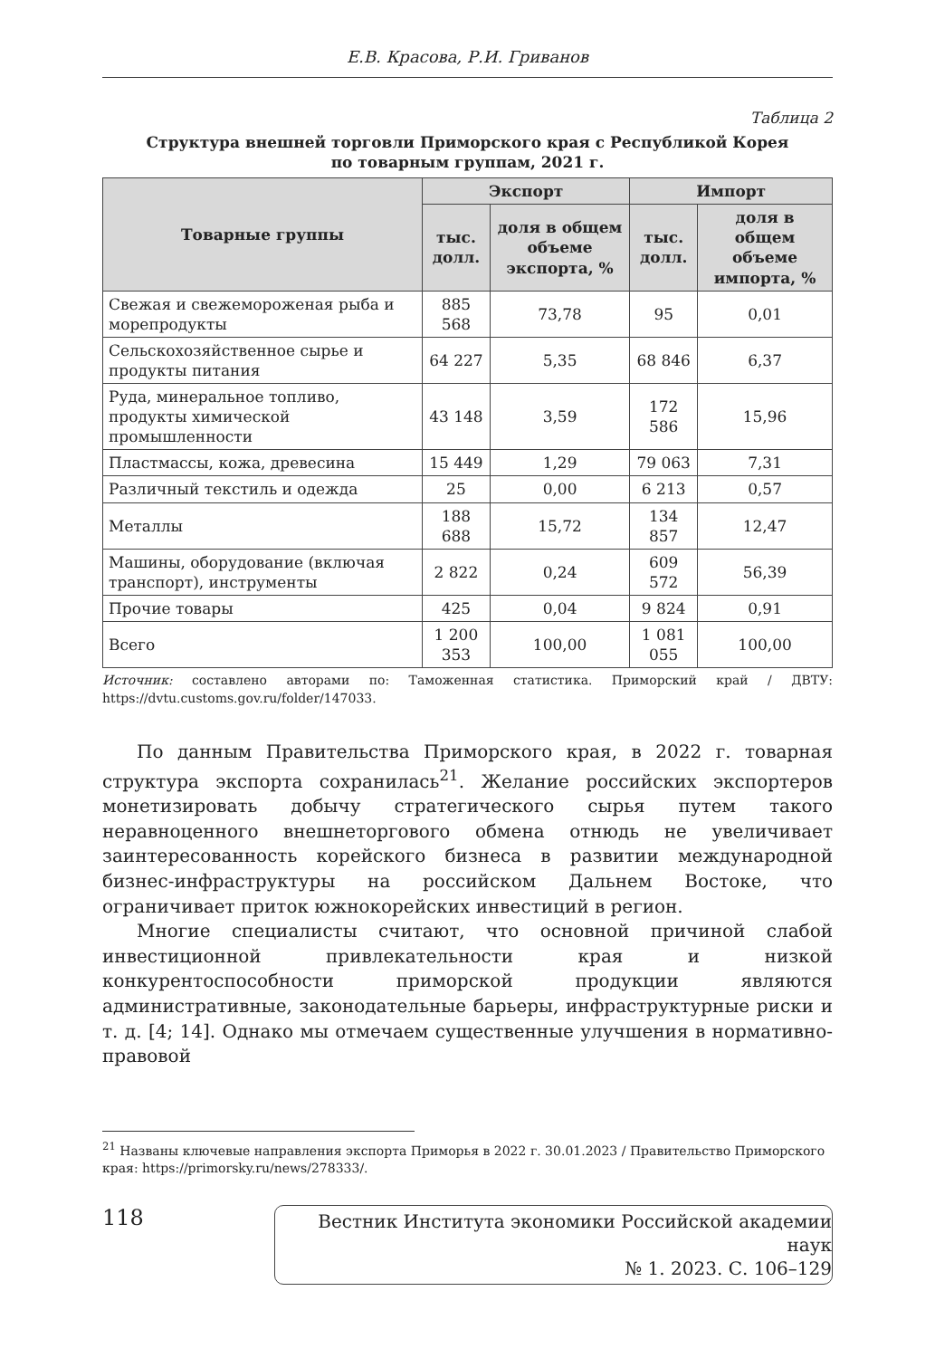Е.В. Красова, Р.И. Гриванов
Таблица 2
Структура внешней торговли Приморского края с Республикой Корея
по товарным группам, 2021 г.
| Товарные группы | Экспорт | | Импорт | |
| --- | --- | --- | --- | --- |
| | тыс. долл. | доля в общем объеме экспорта, % | тыс. долл. | доля в общем объеме импорта, % |
| Свежая и свежемороженая рыба и морепродукты | 885 568 | 73,78 | 95 | 0,01 |
| Сельскохозяйственное сырье и продукты питания | 64 227 | 5,35 | 68 846 | 6,37 |
| Руда, минеральное топливо, продукты химической промышленности | 43 148 | 3,59 | 172 586 | 15,96 |
| Пластмассы, кожа, древесина | 15 449 | 1,29 | 79 063 | 7,31 |
| Различный текстиль и одежда | 25 | 0,00 | 6 213 | 0,57 |
| Металлы | 188 688 | 15,72 | 134 857 | 12,47 |
| Машины, оборудование (включая транспорт), инструменты | 2 822 | 0,24 | 609 572 | 56,39 |
| Прочие товары | 425 | 0,04 | 9 824 | 0,91 |
| Всего | 1 200 353 | 100,00 | 1 081 055 | 100,00 |
Источник: составлено авторами по: Таможенная статистика. Приморский край / ДВТУ: https://dvtu.customs.gov.ru/folder/147033.
По данным Правительства Приморского края, в 2022 г. товарная структура экспорта сохранилась<sup>21</sup>. Желание российских экспортеров монетизировать добычу стратегического сырья путем такого неравноценного внешнеторгового обмена отнюдь не увеличивает заинтересованность корейского бизнеса в развитии международной бизнес-инфраструктуры на российском Дальнем Востоке, что ограничивает приток южнокорейских инвестиций в регион.
Многие специалисты считают, что основной причиной слабой инвестиционной привлекательности края и низкой конкурентоспособности приморской продукции являются административные, законодательные барьеры, инфраструктурные риски и т. д. [4; 14]. Однако мы отмечаем существенные улучшения в нормативно-правовой
<sup>21</sup> Названы ключевые направления экспорта Приморья в 2022 г. 30.01.2023 / Правительство Приморского края: https://primorsky.ru/news/278333/.
118
Вестник Института экономики Российской академии наук
№ 1. 2023. С. 106–129